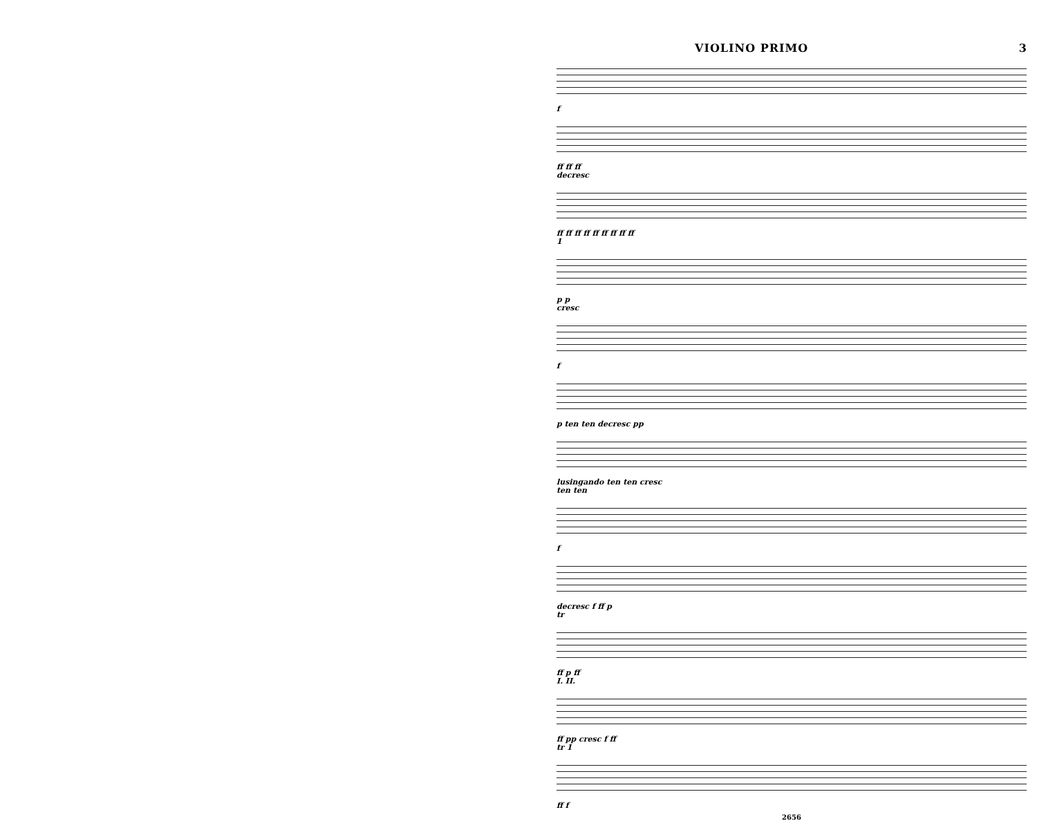VIOLINO PRIMO 3
f
ff ff ff
decresc
ff ff ff ff ff ff ff ff ff
1
p p
cresc
f
p ten ten decresc pp
lusingando ten ten cresc
ten ten
f
decresc f ff p
tr
ff p ff
I. II.
ff pp cresc f ff
tr 1
ff f
2656